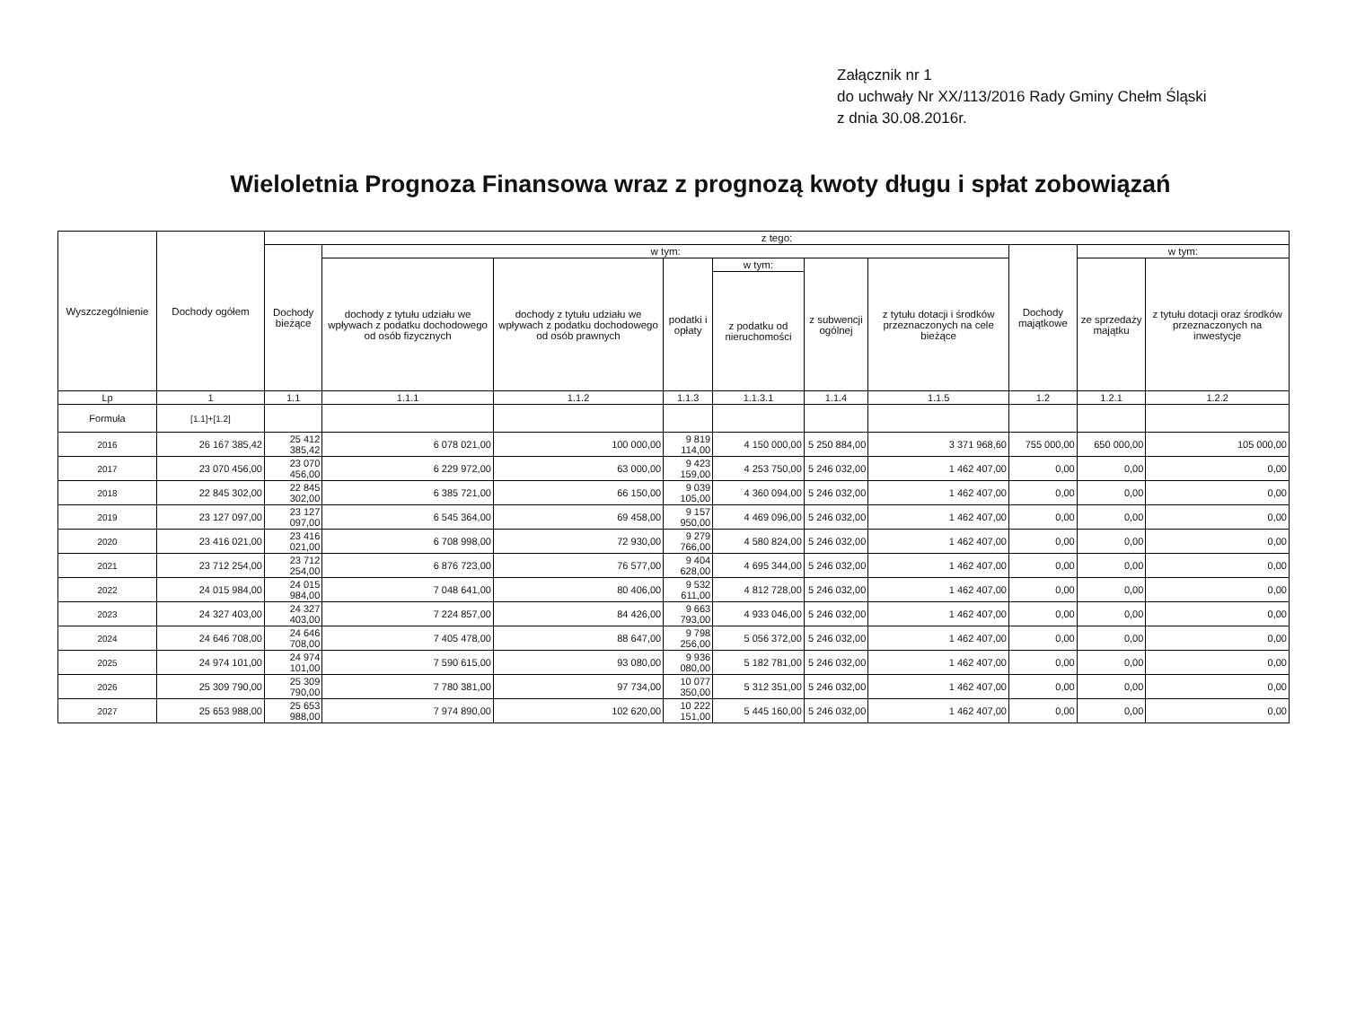Załącznik nr 1
do uchwały Nr XX/113/2016 Rady Gminy Chełm Śląski
z dnia 30.08.2016r.
Wieloletnia Prognoza Finansowa wraz z prognozą kwoty długu i spłat zobowiązań
| Wyszczególnienie | Dochody ogółem | z tego: | | | | | | | | | |
| --- | --- | --- | --- | --- | --- | --- | --- | --- | --- | --- | --- |
| | | Dochody bieżące | w tym: | | | | | | Dochody majątkowe | w tym: | |
| | | | dochody z tytułu udziału we wpływach z podatku dochodowego od osób fizycznych | dochody z tytułu udziału we wpływach z podatku dochodowego od osób prawnych | podatki i opłaty | w tym: | z subwencji ogólnej | z tytułu dotacji i środków przeznaczonych na cele bieżące | | ze sprzedaży majątku | z tytułu dotacji oraz środków przeznaczonych na inwestycje |
| | | | | | | z podatku od nieruchomości | | | | | |
| Lp | 1 | 1.1 | 1.1.1 | 1.1.2 | 1.1.3 | 1.1.3.1 | 1.1.4 | 1.1.5 | 1.2 | 1.2.1 | 1.2.2 |
| Formuła | [1.1]+[1.2] | | | | | | | | | | |
| 2016 | 26 167 385,42 | 25 412 385,42 | 6 078 021,00 | 100 000,00 | 9 819 114,00 | 4 150 000,00 | 5 250 884,00 | 3 371 968,60 | 755 000,00 | 650 000,00 | 105 000,00 |
| 2017 | 23 070 456,00 | 23 070 456,00 | 6 229 972,00 | 63 000,00 | 9 423 159,00 | 4 253 750,00 | 5 246 032,00 | 1 462 407,00 | 0,00 | 0,00 | 0,00 |
| 2018 | 22 845 302,00 | 22 845 302,00 | 6 385 721,00 | 66 150,00 | 9 039 105,00 | 4 360 094,00 | 5 246 032,00 | 1 462 407,00 | 0,00 | 0,00 | 0,00 |
| 2019 | 23 127 097,00 | 23 127 097,00 | 6 545 364,00 | 69 458,00 | 9 157 950,00 | 4 469 096,00 | 5 246 032,00 | 1 462 407,00 | 0,00 | 0,00 | 0,00 |
| 2020 | 23 416 021,00 | 23 416 021,00 | 6 708 998,00 | 72 930,00 | 9 279 766,00 | 4 580 824,00 | 5 246 032,00 | 1 462 407,00 | 0,00 | 0,00 | 0,00 |
| 2021 | 23 712 254,00 | 23 712 254,00 | 6 876 723,00 | 76 577,00 | 9 404 628,00 | 4 695 344,00 | 5 246 032,00 | 1 462 407,00 | 0,00 | 0,00 | 0,00 |
| 2022 | 24 015 984,00 | 24 015 984,00 | 7 048 641,00 | 80 406,00 | 9 532 611,00 | 4 812 728,00 | 5 246 032,00 | 1 462 407,00 | 0,00 | 0,00 | 0,00 |
| 2023 | 24 327 403,00 | 24 327 403,00 | 7 224 857,00 | 84 426,00 | 9 663 793,00 | 4 933 046,00 | 5 246 032,00 | 1 462 407,00 | 0,00 | 0,00 | 0,00 |
| 2024 | 24 646 708,00 | 24 646 708,00 | 7 405 478,00 | 88 647,00 | 9 798 256,00 | 5 056 372,00 | 5 246 032,00 | 1 462 407,00 | 0,00 | 0,00 | 0,00 |
| 2025 | 24 974 101,00 | 24 974 101,00 | 7 590 615,00 | 93 080,00 | 9 936 080,00 | 5 182 781,00 | 5 246 032,00 | 1 462 407,00 | 0,00 | 0,00 | 0,00 |
| 2026 | 25 309 790,00 | 25 309 790,00 | 7 780 381,00 | 97 734,00 | 10 077 350,00 | 5 312 351,00 | 5 246 032,00 | 1 462 407,00 | 0,00 | 0,00 | 0,00 |
| 2027 | 25 653 988,00 | 25 653 988,00 | 7 974 890,00 | 102 620,00 | 10 222 151,00 | 5 445 160,00 | 5 246 032,00 | 1 462 407,00 | 0,00 | 0,00 | 0,00 |